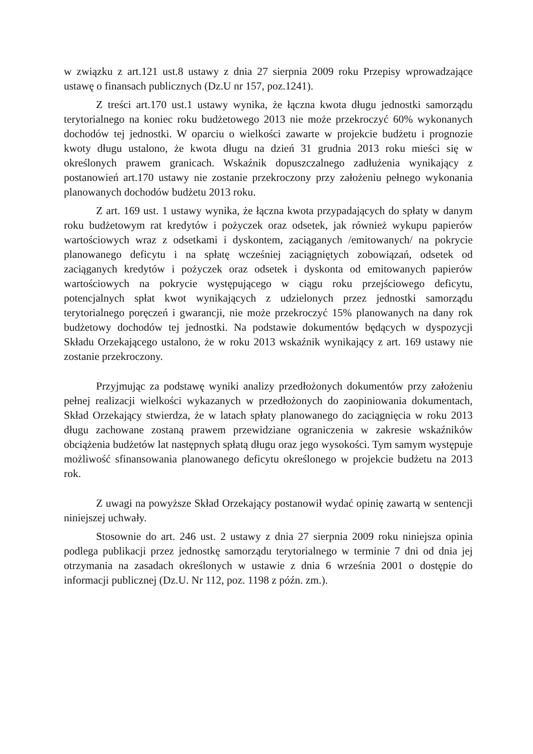w związku z art.121 ust.8 ustawy z dnia 27 sierpnia 2009 roku Przepisy wprowadzające ustawę o finansach publicznych (Dz.U nr 157, poz.1241).
Z treści art.170 ust.1 ustawy wynika, że łączna kwota długu jednostki samorządu terytorialnego na koniec roku budżetowego 2013 nie może przekroczyć 60% wykonanych dochodów tej jednostki. W oparciu o wielkości zawarte w projekcie budżetu i prognozie kwoty długu ustalono, że kwota długu na dzień 31 grudnia 2013 roku mieści się w określonych prawem granicach. Wskaźnik dopuszczalnego zadłużenia wynikający z postanowień art.170 ustawy nie zostanie przekroczony przy założeniu pełnego wykonania planowanych dochodów budżetu 2013 roku.
Z art. 169 ust. 1 ustawy wynika, że łączna kwota przypadających do spłaty w danym roku budżetowym rat kredytów i pożyczek oraz odsetek, jak również wykupu papierów wartościowych wraz z odsetkami i dyskontem, zaciąganych /emitowanych/ na pokrycie planowanego deficytu i na spłatę wcześniej zaciągniętych zobowiązań, odsetek od zaciąganych kredytów i pożyczek oraz odsetek i dyskonta od emitowanych papierów wartościowych na pokrycie występującego w ciągu roku przejściowego deficytu, potencjalnych spłat kwot wynikających z udzielonych przez jednostki samorządu terytorialnego poręczeń i gwarancji, nie może przekroczyć 15% planowanych na dany rok budżetowy dochodów tej jednostki. Na podstawie dokumentów będących w dyspozycji Składu Orzekającego ustalono, że w roku 2013 wskaźnik wynikający z art. 169 ustawy nie zostanie przekroczony.
Przyjmując za podstawę wyniki analizy przedłożonych dokumentów przy założeniu pełnej realizacji wielkości wykazanych w przedłożonych do zaopiniowania dokumentach, Skład Orzekający stwierdza, że w latach spłaty planowanego do zaciągnięcia w roku 2013 długu zachowane zostaną prawem przewidziane ograniczenia w zakresie wskaźników obciążenia budżetów lat następnych spłatą długu oraz jego wysokości. Tym samym występuje możliwość sfinansowania planowanego deficytu określonego w projekcie budżetu na 2013 rok.
Z uwagi na powyższe Skład Orzekający postanowił wydać opinię zawartą w sentencji niniejszej uchwały.
Stosownie do art. 246 ust. 2 ustawy z dnia 27 sierpnia 2009 roku niniejsza opinia podlega publikacji przez jednostkę samorządu terytorialnego w terminie 7 dni od dnia jej otrzymania na zasadach określonych w ustawie z dnia 6 września 2001 o dostępie do informacji publicznej (Dz.U. Nr 112, poz. 1198 z późn. zm.).